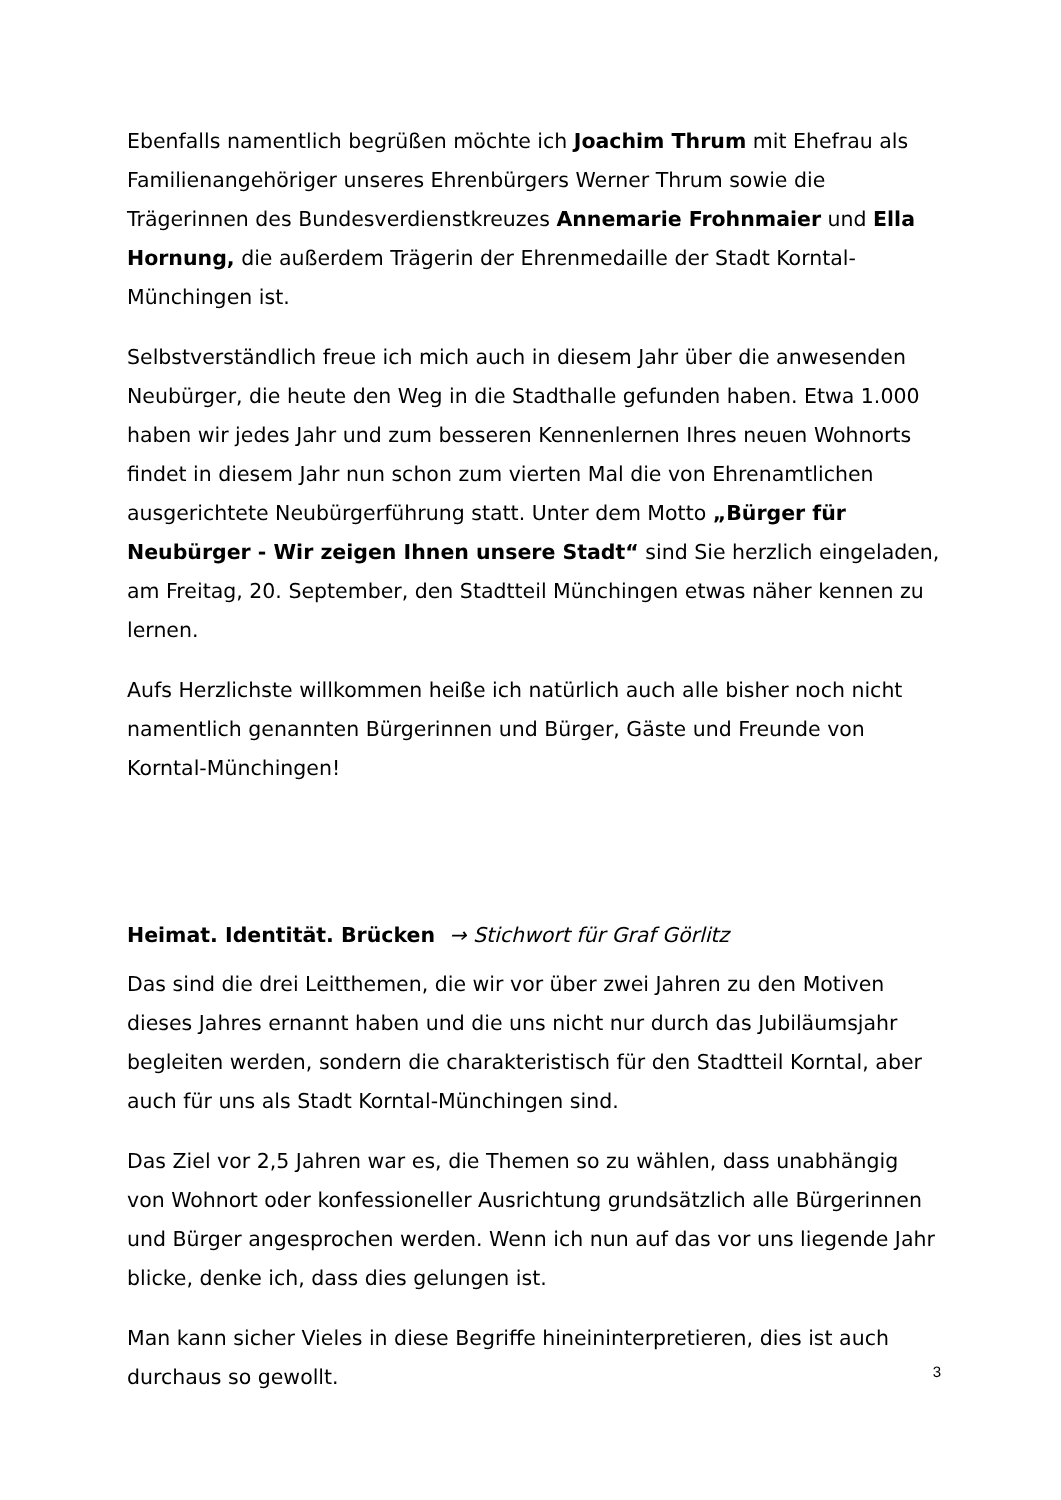Ebenfalls namentlich begrüßen möchte ich Joachim Thrum mit Ehefrau als Familienangehöriger unseres Ehrenbürgers Werner Thrum sowie die Trägerinnen des Bundesverdienstkreuzes Annemarie Frohnmaier und Ella Hornung, die außerdem Trägerin der Ehrenmedaille der Stadt Korntal-Münchingen ist.
Selbstverständlich freue ich mich auch in diesem Jahr über die anwesenden Neubürger, die heute den Weg in die Stadthalle gefunden haben. Etwa 1.000 haben wir jedes Jahr und zum besseren Kennenlernen Ihres neuen Wohnorts findet in diesem Jahr nun schon zum vierten Mal die von Ehrenamtlichen ausgerichtete Neubürgerführung statt. Unter dem Motto „Bürger für Neubürger - Wir zeigen Ihnen unsere Stadt“ sind Sie herzlich eingeladen, am Freitag, 20. September, den Stadtteil Münchingen etwas näher kennen zu lernen.
Aufs Herzlichste willkommen heiße ich natürlich auch alle bisher noch nicht namentlich genannten Bürgerinnen und Bürger, Gäste und Freunde von Korntal-Münchingen!
Heimat. Identität. Brücken → Stichwort für Graf Görlitz
Das sind die drei Leitthemen, die wir vor über zwei Jahren zu den Motiven dieses Jahres ernannt haben und die uns nicht nur durch das Jubiläumsjahr begleiten werden, sondern die charakteristisch für den Stadtteil Korntal, aber auch für uns als Stadt Korntal-Münchingen sind.
Das Ziel vor 2,5 Jahren war es, die Themen so zu wählen, dass unabhängig von Wohnort oder konfessioneller Ausrichtung grundsätzlich alle Bürgerinnen und Bürger angesprochen werden. Wenn ich nun auf das vor uns liegende Jahr blicke, denke ich, dass dies gelungen ist.
Man kann sicher Vieles in diese Begriffe hineininterpretieren, dies ist auch durchaus so gewollt.
3